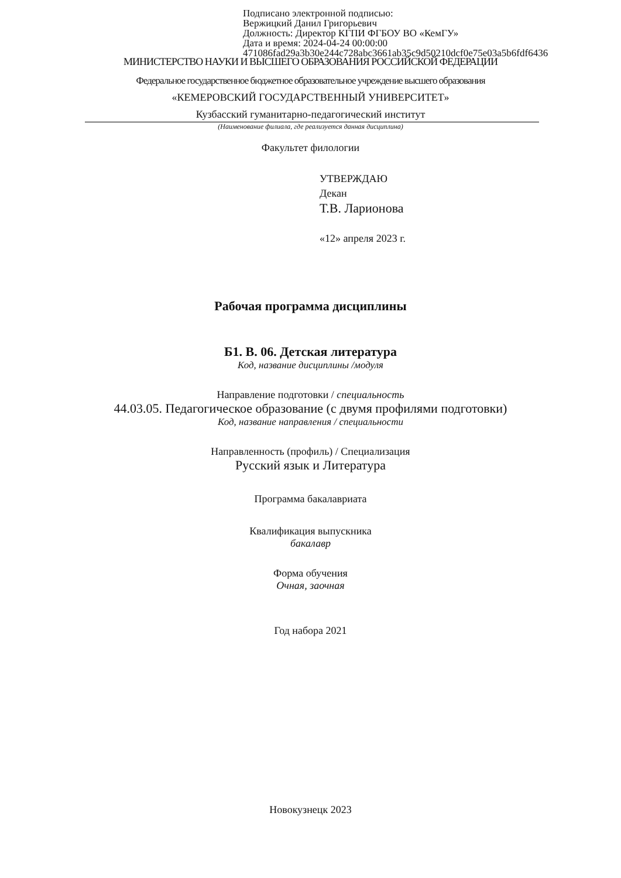Подписано электронной подписью:
Вержицкий Данил Григорьевич
Должность: Директор КГПИ ФГБОУ ВО «КемГУ»
Дата и время: 2024-04-24 00:00:00
471086fad29a3b30e244c728abc3661ab35c9d50210dcf0e75e03a5b6fdf6436
МИНИСТЕРСТВО НАУКИ И ВЫСШЕГО ОБРАЗОВАНИЯ РОССИЙСКОЙ ФЕДЕРАЦИИ
Федеральное государственное бюджетное образовательное учреждение высшего образования
«КЕМЕРОВСКИЙ ГОСУДАРСТВЕННЫЙ УНИВЕРСИТЕТ»
Кузбасский гуманитарно-педагогический институт
(Наименование филиала, где реализуется данная дисциплина)
Факультет филологии
УТВЕРЖДАЮ
Декан
Т.В. Ларионова
«12» апреля 2023 г.
Рабочая программа дисциплины
Б1. В. 06. Детская литература
Код, название дисциплины /модуля
Направление подготовки / специальность
44.03.05. Педагогическое образование (с двумя профилями подготовки)
Код, название направления / специальности
Направленность (профиль) / Специализация
Русский язык и Литература
Программа бакалавриата
Квалификация выпускника
бакалавр
Форма обучения
Очная, заочная
Год набора 2021
Новокузнецк 2023